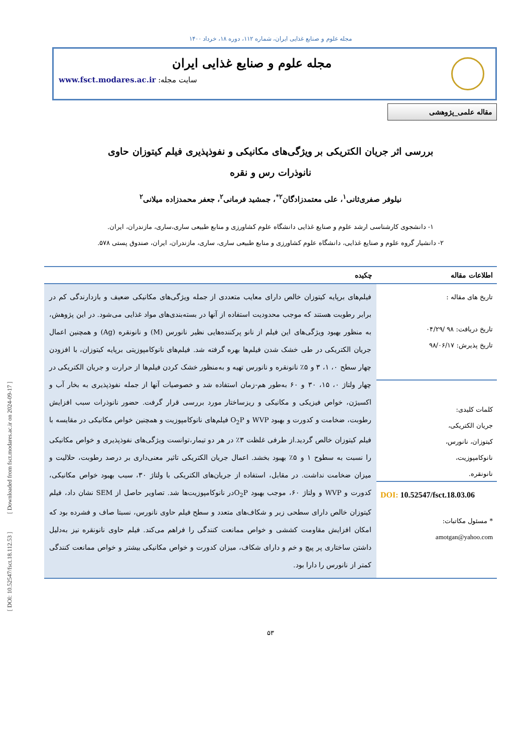مجله علوم و صنایع غذایی ایران، شماره ۱۱۲، دوره ۱۸، خرداد ۱۴۰۰
مجله علوم و صنایع غذایی ایران
سایت مجله: www.fsct.modares.ac.ir
مقاله علمی_پژوهشی
بررسی اثر جریان الکتریکی بر ویژگی‌های مکانیکی و نفوذپذیری فیلم کیتوزان حاوی
نانوذرات رس و نقره
نیلوفر صفری‌ثانی<sup>۱</sup>، علی معتمدزادگان<sup>۲*</sup>، جمشید فرمانی<sup>۲</sup>، جعفر محمدزاده میلانی<sup>۲</sup>
۱- دانشجوی کارشناسی ارشد علوم و صنایع غذایی دانشگاه علوم کشاورزی و منابع طبیعی ساری،ساری، مازندران، ایران.
۲- دانشیار گروه علوم و صنایع غذایی، دانشگاه علوم کشاورزی و منابع طبیعی ساری، ساری، مازندران، ایران، صندوق پستی ۵۷۸.
اطلاعات مقاله
تاریخ های مقاله :
تاریخ دریافت: ۹۸ /۰۴/۲۹
تاریخ پذیرش: ۹۸/۰۶/۱۷
کلمات کلیدی:
جریان الکتریکی،
کیتوزان، نانورس،
نانوکامپوزیت،
نانونقره.
DOI: 10.52547/fsct.18.03.06
* مسئول مکاتبات:
amotgan@yahoo.com
چکیده
فیلم‌های برپایه کیتوزان خالص دارای معایب متعددی از جمله ویژگی‌های مکانیکی ضعیف و بازدارندگی کم در برابر رطوبت هستند که موجب محدودیت استفاده از آنها در بسته‌بندی‌های مواد غذایی می‌شود. در این پژوهش، به منظور بهبود ویژگی‌های این فیلم از نانو پرکننده‌هایی نظیر نانورس (M) و نانونقره (Ag) و همچنین اعمال جریان الکتریکی در طی خشک شدن فیلم‌ها بهره گرفته شد. فیلم‌های نانوکامپوزیتی برپایه کیتوزان، با افزودن چهار سطح ۰، ۱، ۳ و ۵٪ نانونقره و نانورس تهیه و به‌منظور خشک کردن فیلم‌ها از حرارت و جریان الکتریکی در چهار ولتاژ ۰، ۱۵، ۳۰ و ۶۰ به‌طور هم-زمان استفاده شد و خصوصیات آنها از جمله نفوذپذیری به بخار آب و اکسیژن، خواص فیزیکی و مکانیکی و ریزساختار مورد بررسی قرار گرفت. حضور نانوذرات سبب افزایش رطوبت، ضخامت و کدورت و بهبود WVP و O<sub>2</sub>P فیلم‌های نانوکامپوزیت و همچنین خواص مکانیکی در مقایسه با فیلم کیتوزان خالص گردید.از طرفی غلظت ۳٪ در هر دو تیمار،توانست ویژگی‌های نفوذپذیری و خواص مکانیکی را نسبت به سطوح ۱ و ۵٪ بهبود بخشد. اعمال جریان الکتریکی تاثیر معنی‌داری بر درصد رطوبت، حلالیت و میزان ضخامت نداشت. در مقابل، استفاده از جریان‌های الکتریکی با ولتاژ ۳۰، سبب بهبود خواص مکانیکی، کدورت و WVP و ولتاژ ۶۰، موجب بهبود O<sub>2</sub>Pدر نانوکامپوزیت‌ها شد. تصاویر حاصل از SEM نشان داد، فیلم کیتوزان خالص دارای سطحی زبر و شکاف‌های متعدد و سطح فیلم حاوی نانورس، نسبتا صاف و فشرده بود که امکان افزایش مقاومت کششی و خواص ممانعت کنندگی را فراهم می‌کند. فیلم حاوی نانونقره نیز به‌دلیل داشتن ساختاری پر پیچ و خم و دارای شکاف، میزان کدورت و خواص مکانیکی بیشتر و خواص ممانعت کنندگی کمتر از نانورس را دارا بود.
۵۳
[ DOI: 10.52547/fsct.18.112.53 ] [ Downloaded from fsct.modares.ac.ir on 2024-09-17 ]